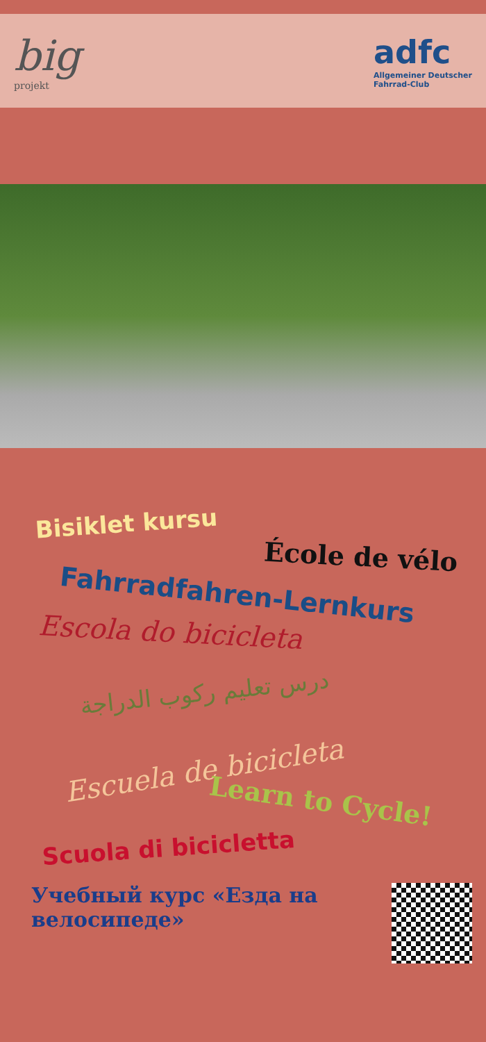big
projekt
adfc
Allgemeiner Deutscher
Fahrrad-Club
Bisiklet kursu
École de vélo
Fahrradfahren-Lernkurs
Escola do bicicleta
درس تعليم ركوب الدراجة
Escuela de bicicleta
Learn to Cycle!
Scuola di bicicletta
Учебный курс «Езда на велосипеде»